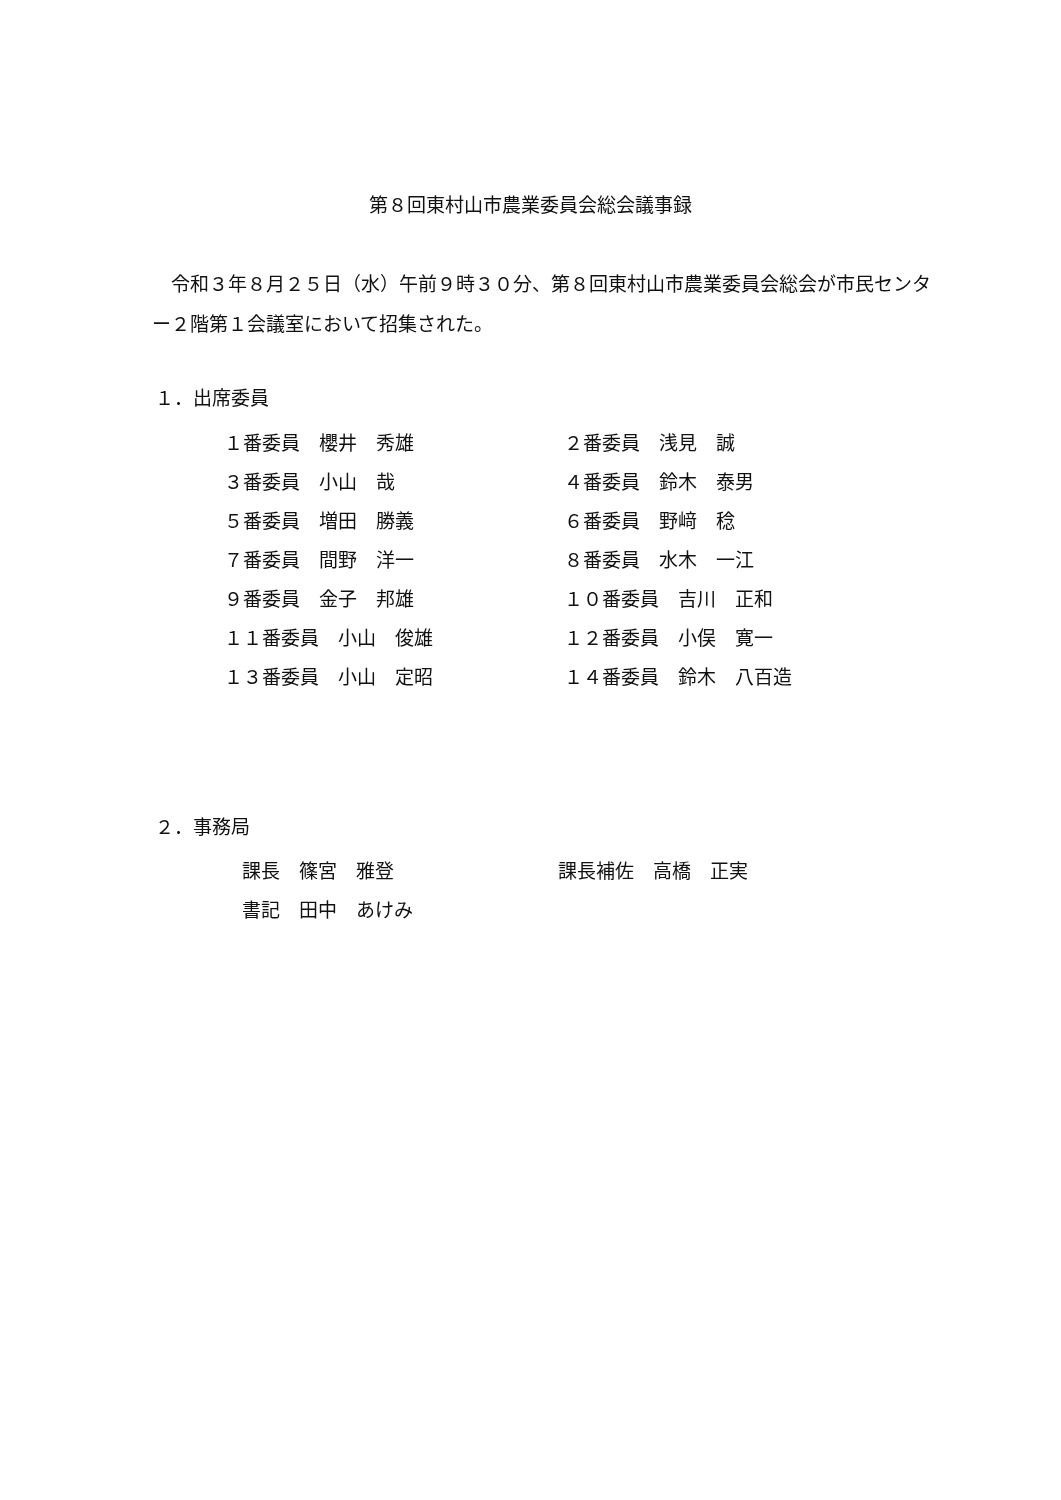第８回東村山市農業委員会総会議事録
　令和３年８月２５日（水）午前９時３０分、第８回東村山市農業委員会総会が市民センター２階第１会議室において招集された。
１．出席委員
| １番委員 櫻井 秀雄 | ２番委員 浅見 誠 |
| ３番委員 小山 哉 | ４番委員 鈴木 泰男 |
| ５番委員 増田 勝義 | ６番委員 野﨑 稔 |
| ７番委員 間野 洋一 | ８番委員 水木 一江 |
| ９番委員 金子 邦雄 | １０番委員 吉川 正和 |
| １１番委員 小山 俊雄 | １２番委員 小俣 寛一 |
| １３番委員 小山 定昭 | １４番委員 鈴木 八百造 |
２．事務局
| 課長 篠宮 雅登 | 課長補佐 高橋 正実 |
| 書記 田中 あけみ | |